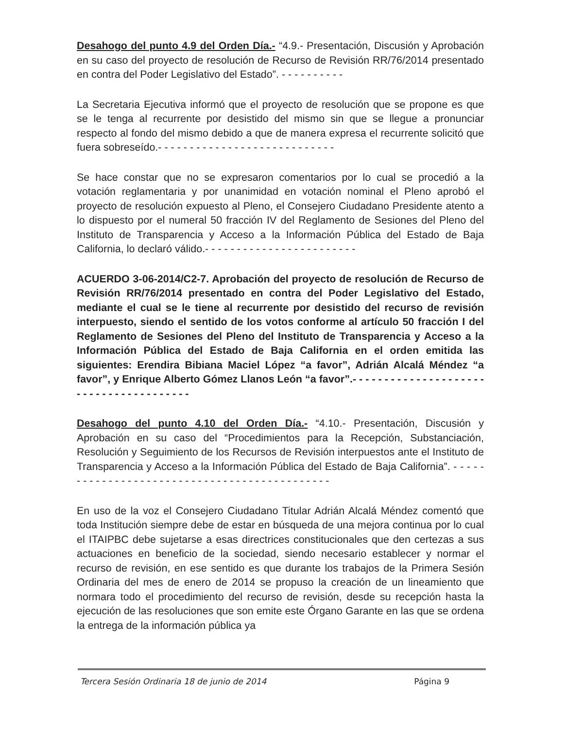Desahogo del punto 4.9 del Orden Día.- “4.9.- Presentación, Discusión y Aprobación en su caso del proyecto de resolución de Recurso de Revisión RR/76/2014 presentado en contra del Poder Legislativo del Estado”. - - - - - - - - - -
La Secretaria Ejecutiva informó que el proyecto de resolución que se propone es que se le tenga al recurrente por desistido del mismo sin que se llegue a pronunciar respecto al fondo del mismo debido a que de manera expresa el recurrente solicitó que fuera sobreseído.- - - - - - - - - - - - - - - - - - - - - - - - - - - -
Se hace constar que no se expresaron comentarios por lo cual se procedió a la votación reglamentaria y por unanimidad en votación nominal el Pleno aprobó el proyecto de resolución expuesto al Pleno, el Consejero Ciudadano Presidente atento a lo dispuesto por el numeral 50 fracción IV del Reglamento de Sesiones del Pleno del Instituto de Transparencia y Acceso a la Información Pública del Estado de Baja California, lo declaró válido.- - - - - - - - - - - - - - - - - - - - - - - -
ACUERDO 3-06-2014/C2-7. Aprobación del proyecto de resolución de Recurso de Revisión RR/76/2014 presentado en contra del Poder Legislativo del Estado, mediante el cual se le tiene al recurrente por desistido del recurso de revisión interpuesto, siendo el sentido de los votos conforme al artículo 50 fracción I del Reglamento de Sesiones del Pleno del Instituto de Transparencia y Acceso a la Información Pública del Estado de Baja California en el orden emitida las siguientes: Erendira Bibiana Maciel López “a favor”, Adrián Alcalá Méndez “a favor”, y Enrique Alberto Gómez Llanos León “a favor”.- - - - - - - - - - - - - - - - - - - - - - - - - - - - - - - - - - - - - - -
Desahogo del punto 4.10 del Orden Día.- “4.10.- Presentación, Discusión y Aprobación en su caso del “Procedimientos para la Recepción, Substanciación, Resolución y Seguimiento de los Recursos de Revisión interpuestos ante el Instituto de Transparencia y Acceso a la Información Pública del Estado de Baja California”. - - - - - - - - - - - - - - - - - - - - - - - - - - - - - - - - - - - - - - - - - - - - -
En uso de la voz el Consejero Ciudadano Titular Adrián Alcalá Méndez comentó que toda Institución siempre debe de estar en búsqueda de una mejora continua por lo cual el ITAIPBC debe sujetarse a esas directrices constitucionales que den certezas a sus actuaciones en beneficio de la sociedad, siendo necesario establecer y normar el recurso de revisión, en ese sentido es que durante los trabajos de la Primera Sesión Ordinaria del mes de enero de 2014 se propuso la creación de un lineamiento que normara todo el procedimiento del recurso de revisión, desde su recepción hasta la ejecución de las resoluciones que son emite este Órgano Garante en las que se ordena la entrega de la información pública ya
Tercera Sesión Ordinaria 18 de junio de 2014 Página 9